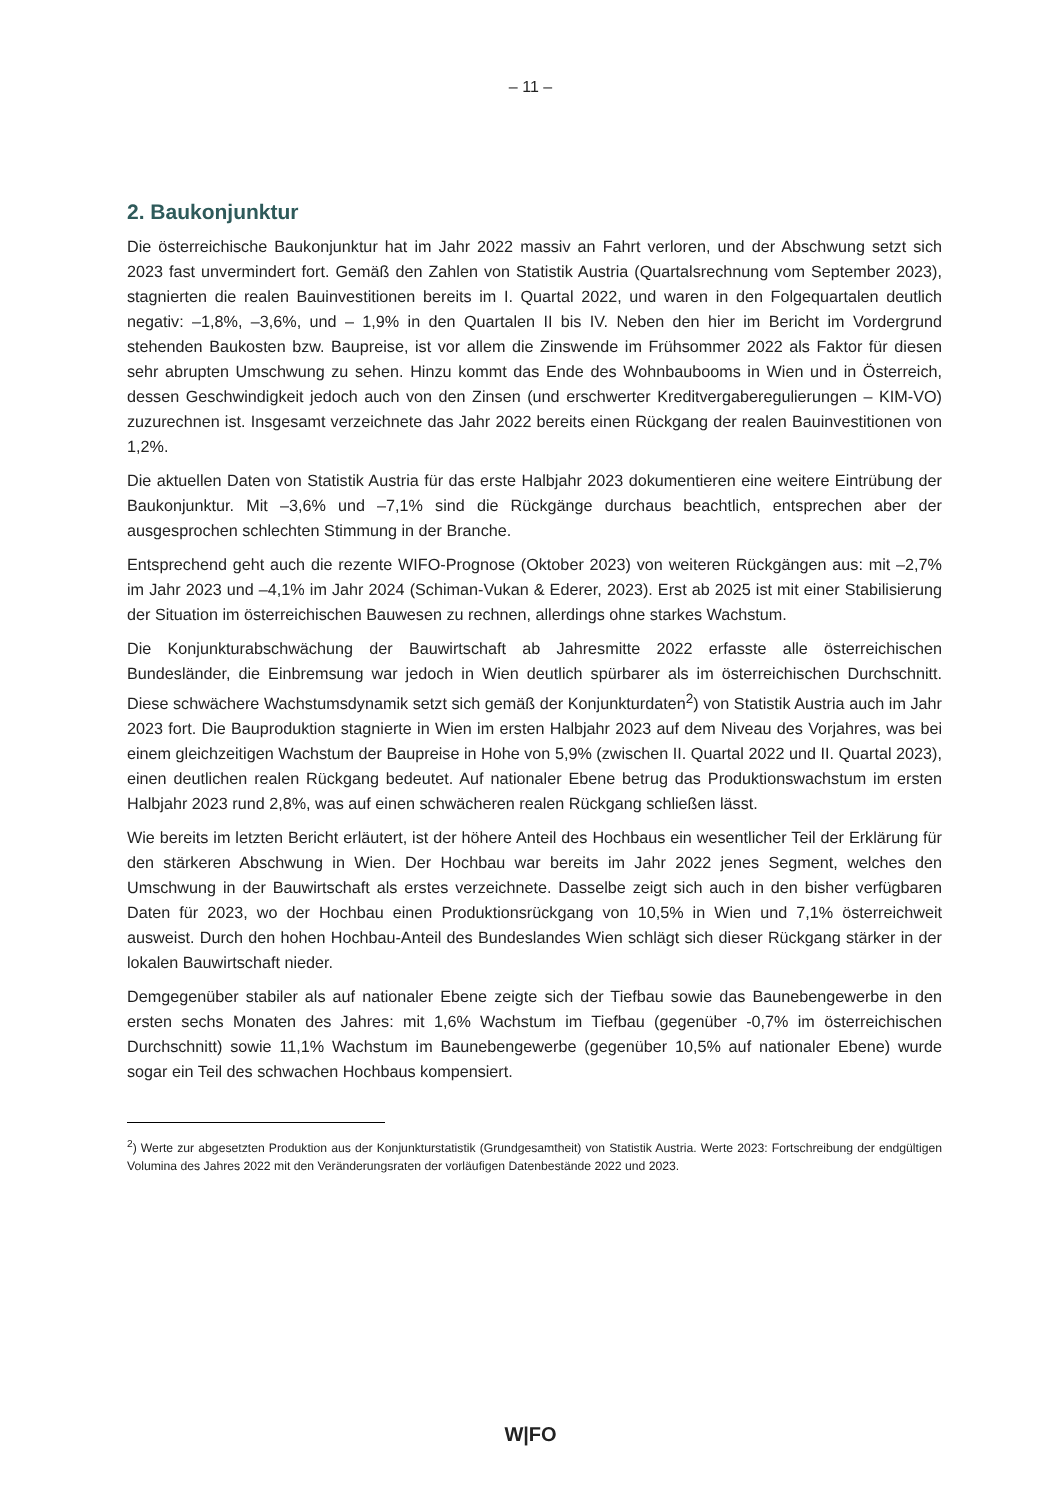– 11 –
2. Baukonjunktur
Die österreichische Baukonjunktur hat im Jahr 2022 massiv an Fahrt verloren, und der Abschwung setzt sich 2023 fast unvermindert fort. Gemäß den Zahlen von Statistik Austria (Quartalsrechnung vom September 2023), stagnierten die realen Bauinvestitionen bereits im I. Quartal 2022, und waren in den Folgequartalen deutlich negativ: –1,8%, –3,6%, und – 1,9% in den Quartalen II bis IV. Neben den hier im Bericht im Vordergrund stehenden Baukosten bzw. Baupreise, ist vor allem die Zinswende im Frühsommer 2022 als Faktor für diesen sehr abrupten Umschwung zu sehen. Hinzu kommt das Ende des Wohnbaubooms in Wien und in Österreich, dessen Geschwindigkeit jedoch auch von den Zinsen (und erschwerter Kreditvergaberegulierungen – KIM-VO) zuzurechnen ist. Insgesamt verzeichnete das Jahr 2022 bereits einen Rückgang der realen Bauinvestitionen von 1,2%.
Die aktuellen Daten von Statistik Austria für das erste Halbjahr 2023 dokumentieren eine weitere Eintrübung der Baukonjunktur. Mit –3,6% und –7,1% sind die Rückgänge durchaus beachtlich, entsprechen aber der ausgesprochen schlechten Stimmung in der Branche.
Entsprechend geht auch die rezente WIFO-Prognose (Oktober 2023) von weiteren Rückgängen aus: mit –2,7% im Jahr 2023 und –4,1% im Jahr 2024 (Schiman-Vukan & Ederer, 2023). Erst ab 2025 ist mit einer Stabilisierung der Situation im österreichischen Bauwesen zu rechnen, allerdings ohne starkes Wachstum.
Die Konjunkturabschwächung der Bauwirtschaft ab Jahresmitte 2022 erfasste alle österreichischen Bundesländer, die Einbremsung war jedoch in Wien deutlich spürbarer als im österreichischen Durchschnitt. Diese schwächere Wachstumsdynamik setzt sich gemäß der Konjunkturdaten<sup>2</sup>) von Statistik Austria auch im Jahr 2023 fort. Die Bauproduktion stagnierte in Wien im ersten Halbjahr 2023 auf dem Niveau des Vorjahres, was bei einem gleichzeitigen Wachstum der Baupreise in Hohe von 5,9% (zwischen II. Quartal 2022 und II. Quartal 2023), einen deutlichen realen Rückgang bedeutet. Auf nationaler Ebene betrug das Produktionswachstum im ersten Halbjahr 2023 rund 2,8%, was auf einen schwächeren realen Rückgang schließen lässt.
Wie bereits im letzten Bericht erläutert, ist der höhere Anteil des Hochbaus ein wesentlicher Teil der Erklärung für den stärkeren Abschwung in Wien. Der Hochbau war bereits im Jahr 2022 jenes Segment, welches den Umschwung in der Bauwirtschaft als erstes verzeichnete. Dasselbe zeigt sich auch in den bisher verfügbaren Daten für 2023, wo der Hochbau einen Produktionsrückgang von 10,5% in Wien und 7,1% österreichweit ausweist. Durch den hohen Hochbau-Anteil des Bundeslandes Wien schlägt sich dieser Rückgang stärker in der lokalen Bauwirtschaft nieder.
Demgegenüber stabiler als auf nationaler Ebene zeigte sich der Tiefbau sowie das Baunebengewerbe in den ersten sechs Monaten des Jahres: mit 1,6% Wachstum im Tiefbau (gegenüber -0,7% im österreichischen Durchschnitt) sowie 11,1% Wachstum im Baunebengewerbe (gegenüber 10,5% auf nationaler Ebene) wurde sogar ein Teil des schwachen Hochbaus kompensiert.
<sup>2</sup>) Werte zur abgesetzten Produktion aus der Konjunkturstatistik (Grundgesamtheit) von Statistik Austria. Werte 2023: Fortschreibung der endgültigen Volumina des Jahres 2022 mit den Veränderungsraten der vorläufigen Datenbestände 2022 und 2023.
W|FO